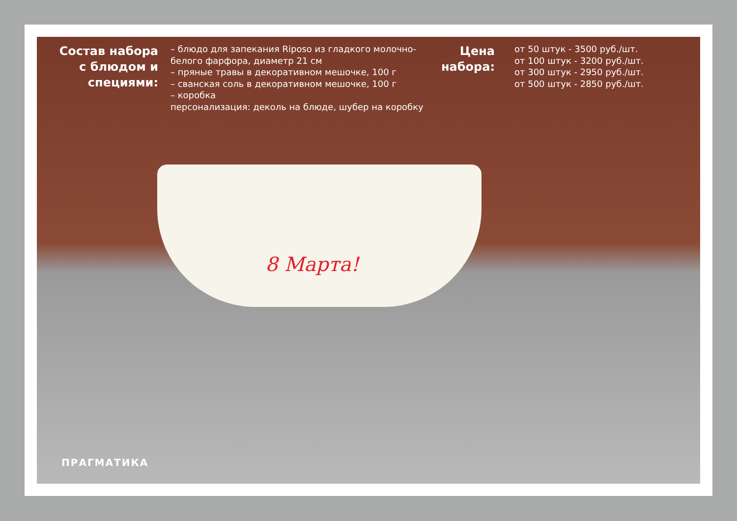Состав набора с блюдом и специями:
– блюдо для запекания Riposo из гладкого молочно-белого фарфора, диаметр 21 см
– пряные травы в декоративном мешочке, 100 г
– сванская соль в декоративном мешочке, 100 г
– коробка
персонализация: деколь на блюде, шубер на коробку
Цена набора:
от 50 штук - 3500 руб./шт.
от 100 штук - 3200 руб./шт.
от 300 штук - 2950 руб./шт.
от 500 штук - 2850 руб./шт.
8 Марта!
ПРАГМАТИКА